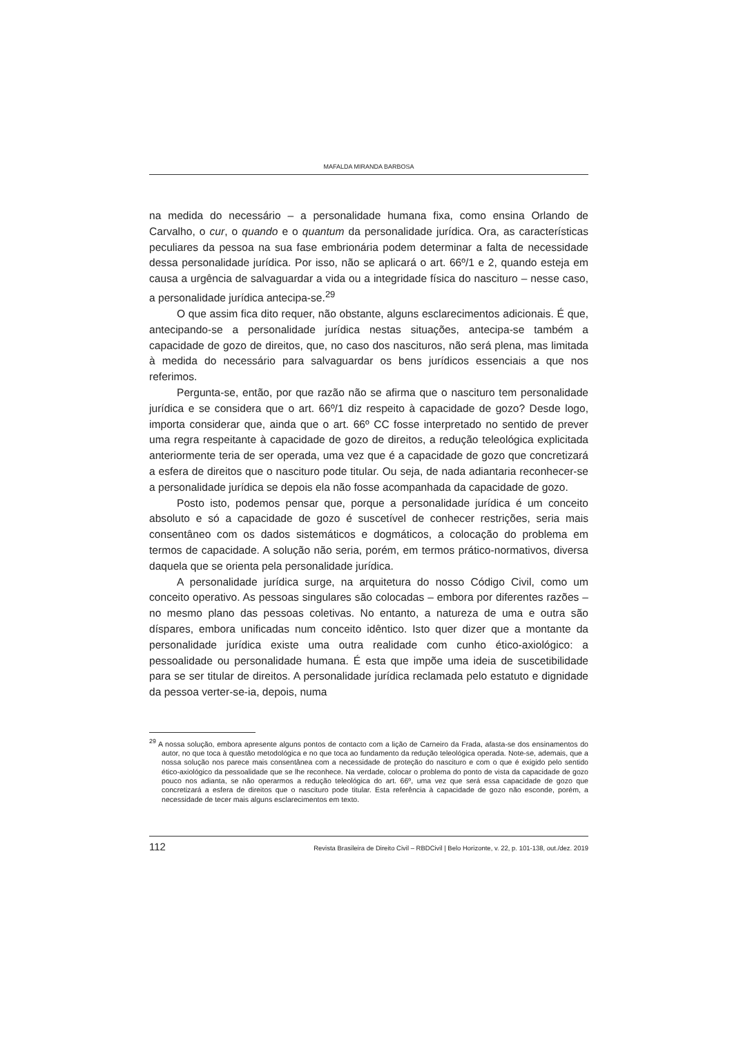MAFALDA MIRANDA BARBOSA
na medida do necessário – a personalidade humana fixa, como ensina Orlando de Carvalho, o cur, o quando e o quantum da personalidade jurídica. Ora, as características peculiares da pessoa na sua fase embrionária podem determinar a falta de necessidade dessa personalidade jurídica. Por isso, não se aplicará o art. 66º/1 e 2, quando esteja em causa a urgência de salvaguardar a vida ou a integridade física do nascituro – nesse caso, a personalidade jurídica antecipa-se.<sup>29</sup>
O que assim fica dito requer, não obstante, alguns esclarecimentos adicionais. É que, antecipando-se a personalidade jurídica nestas situações, antecipa-se também a capacidade de gozo de direitos, que, no caso dos nascituros, não será plena, mas limitada à medida do necessário para salvaguardar os bens jurídicos essenciais a que nos referimos.
Pergunta-se, então, por que razão não se afirma que o nascituro tem personalidade jurídica e se considera que o art. 66º/1 diz respeito à capacidade de gozo? Desde logo, importa considerar que, ainda que o art. 66º CC fosse interpretado no sentido de prever uma regra respeitante à capacidade de gozo de direitos, a redução teleológica explicitada anteriormente teria de ser operada, uma vez que é a capacidade de gozo que concretizará a esfera de direitos que o nascituro pode titular. Ou seja, de nada adiantaria reconhecer-se a personalidade jurídica se depois ela não fosse acompanhada da capacidade de gozo.
Posto isto, podemos pensar que, porque a personalidade jurídica é um conceito absoluto e só a capacidade de gozo é suscetível de conhecer restrições, seria mais consentâneo com os dados sistemáticos e dogmáticos, a colocação do problema em termos de capacidade. A solução não seria, porém, em termos prático-normativos, diversa daquela que se orienta pela personalidade jurídica.
A personalidade jurídica surge, na arquitetura do nosso Código Civil, como um conceito operativo. As pessoas singulares são colocadas – embora por diferentes razões – no mesmo plano das pessoas coletivas. No entanto, a natureza de uma e outra são díspares, embora unificadas num conceito idêntico. Isto quer dizer que a montante da personalidade jurídica existe uma outra realidade com cunho ético-axiológico: a pessoalidade ou personalidade humana. É esta que impõe uma ideia de suscetibilidade para se ser titular de direitos. A personalidade jurídica reclamada pelo estatuto e dignidade da pessoa verter-se-ia, depois, numa
<sup>29</sup> A nossa solução, embora apresente alguns pontos de contacto com a lição de Carneiro da Frada, afasta-se dos ensinamentos do autor, no que toca à questão metodológica e no que toca ao fundamento da redução teleológica operada. Note-se, ademais, que a nossa solução nos parece mais consentânea com a necessidade de proteção do nascituro e com o que é exigido pelo sentido ético-axiológico da pessoalidade que se lhe reconhece. Na verdade, colocar o problema do ponto de vista da capacidade de gozo pouco nos adianta, se não operarmos a redução teleológica do art. 66º, uma vez que será essa capacidade de gozo que concretizará a esfera de direitos que o nascituro pode titular. Esta referência à capacidade de gozo não esconde, porém, a necessidade de tecer mais alguns esclarecimentos em texto.
112 Revista Brasileira de Direito Civil – RBDCivil | Belo Horizonte, v. 22, p. 101-138, out./dez. 2019